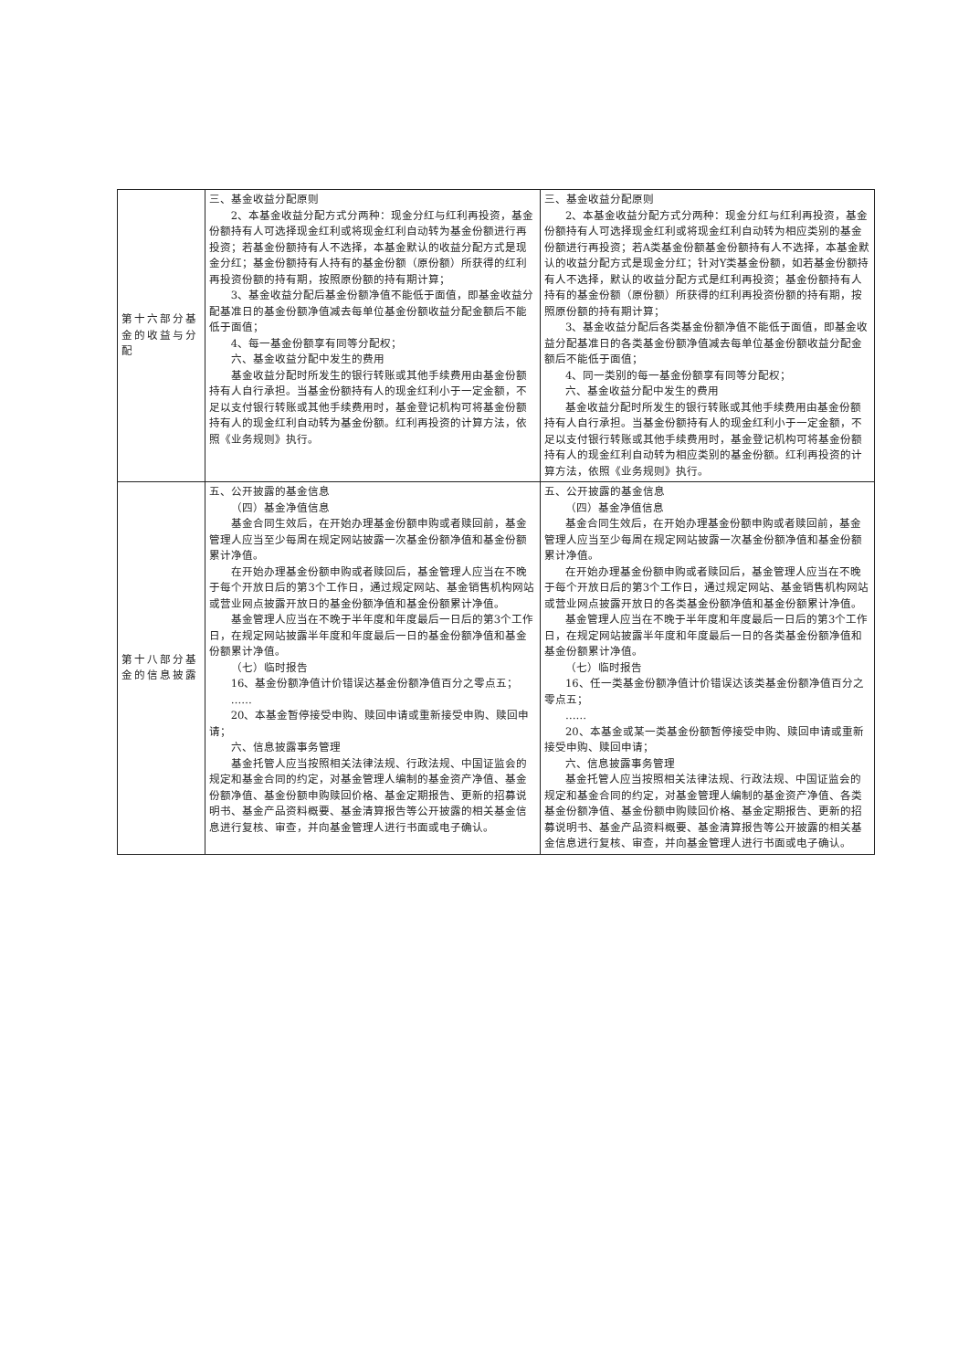| 第十六部分基金的收益与分配 | 三、基金收益分配原则 2、本基金收益分配方式分两种：现金分红与红利再投资，基金份额持有人可选择现金红利或将现金红利自动转为基金份额进行再投资；若基金份额持有人不选择，本基金默认的收益分配方式是现金分红；基金份额持有人持有的基金份额（原份额）所获得的红利再投资份额的持有期，按照原份额的持有期计算； 3、基金收益分配后基金份额净值不能低于面值，即基金收益分配基准日的基金份额净值减去每单位基金份额收益分配金额后不能低于面值； 4、每一基金份额享有同等分配权； 六、基金收益分配中发生的费用 基金收益分配时所发生的银行转账或其他手续费用由基金份额持有人自行承担。当基金份额持有人的现金红利小于一定金额，不足以支付银行转账或其他手续费用时，基金登记机构可将基金份额持有人的现金红利自动转为基金份额。红利再投资的计算方法，依照《业务规则》执行。 | 三、基金收益分配原则 2、本基金收益分配方式分两种：现金分红与红利再投资，基金份额持有人可选择现金红利或将现金红利自动转为相应类别的基金份额进行再投资；若A类基金份额基金份额持有人不选择，本基金默认的收益分配方式是现金分红；针对Y类基金份额，如若基金份额持有人不选择，默认的收益分配方式是红利再投资；基金份额持有人持有的基金份额（原份额）所获得的红利再投资份额的持有期，按照原份额的持有期计算； 3、基金收益分配后各类基金份额净值不能低于面值，即基金收益分配基准日的各类基金份额净值减去每单位基金份额收益分配金额后不能低于面值； 4、同一类别的每一基金份额享有同等分配权； 六、基金收益分配中发生的费用 基金收益分配时所发生的银行转账或其他手续费用由基金份额持有人自行承担。当基金份额持有人的现金红利小于一定金额，不足以支付银行转账或其他手续费用时，基金登记机构可将基金份额持有人的现金红利自动转为相应类别的基金份额。红利再投资的计算方法，依照《业务规则》执行。 |
| 第十八部分基金的信息披露 | 五、公开披露的基金信息 （四）基金净值信息 基金合同生效后，在开始办理基金份额申购或者赎回前，基金管理人应当至少每周在规定网站披露一次基金份额净值和基金份额累计净值。 在开始办理基金份额申购或者赎回后，基金管理人应当在不晚于每个开放日后的第3个工作日，通过规定网站、基金销售机构网站或营业网点披露开放日的基金份额净值和基金份额累计净值。 基金管理人应当在不晚于半年度和年度最后一日后的第3个工作日，在规定网站披露半年度和年度最后一日的基金份额净值和基金份额累计净值。 （七）临时报告 16、基金份额净值计价错误达基金份额净值百分之零点五； …… 20、本基金暂停接受申购、赎回申请或重新接受申购、赎回申请； 六、信息披露事务管理 基金托管人应当按照相关法律法规、行政法规、中国证监会的规定和基金合同的约定，对基金管理人编制的基金资产净值、基金份额净值、基金份额申购赎回价格、基金定期报告、更新的招募说明书、基金产品资料概要、基金清算报告等公开披露的相关基金信息进行复核、审查，并向基金管理人进行书面或电子确认。 | 五、公开披露的基金信息 （四）基金净值信息 基金合同生效后，在开始办理基金份额申购或者赎回前，基金管理人应当至少每周在规定网站披露一次基金份额净值和基金份额累计净值。 在开始办理基金份额申购或者赎回后，基金管理人应当在不晚于每个开放日后的第3个工作日，通过规定网站、基金销售机构网站或营业网点披露开放日的各类基金份额净值和基金份额累计净值。 基金管理人应当在不晚于半年度和年度最后一日后的第3个工作日，在规定网站披露半年度和年度最后一日的各类基金份额净值和基金份额累计净值。 （七）临时报告 16、任一类基金份额净值计价错误达该类基金份额净值百分之零点五； …… 20、本基金或某一类基金份额暂停接受申购、赎回申请或重新接受申购、赎回申请； 六、信息披露事务管理 基金托管人应当按照相关法律法规、行政法规、中国证监会的规定和基金合同的约定，对基金管理人编制的基金资产净值、各类基金份额净值、基金份额申购赎回价格、基金定期报告、更新的招募说明书、基金产品资料概要、基金清算报告等公开披露的相关基金信息进行复核、审查，并向基金管理人进行书面或电子确认。 |